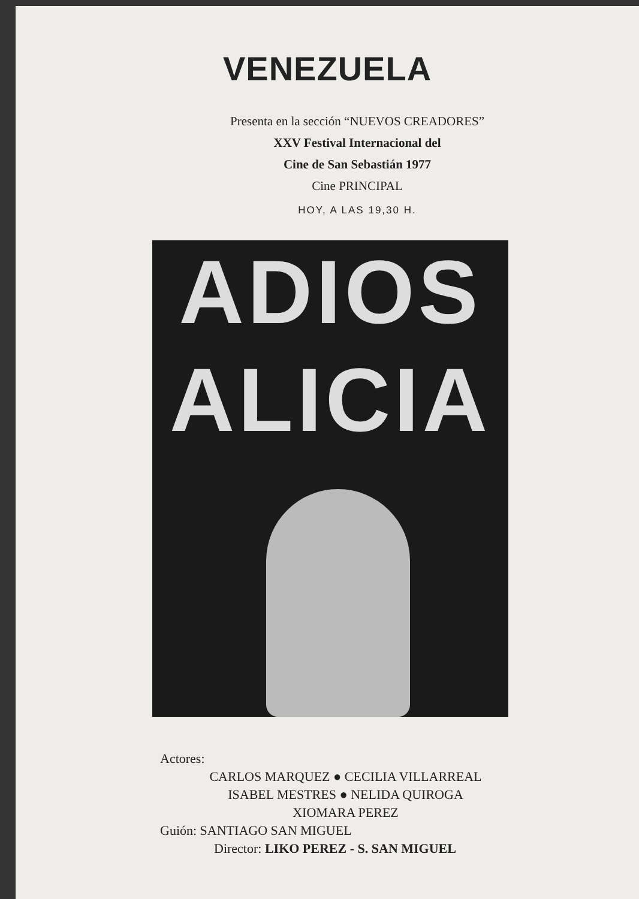VENEZUELA
Presenta en la sección “NUEVOS CREADORES”
XXV Festival Internacional del
Cine de San Sebastián 1977
Cine PRINCIPAL
HOY, A LAS 19,30 H.
ADIOS
ALICIA
Actores:
CARLOS MARQUEZ ● CECILIA VILLARREAL
ISABEL MESTRES ● NELIDA QUIROGA
XIOMARA PEREZ
Guión: SANTIAGO SAN MIGUEL
Director: LIKO PEREZ - S. SAN MIGUEL